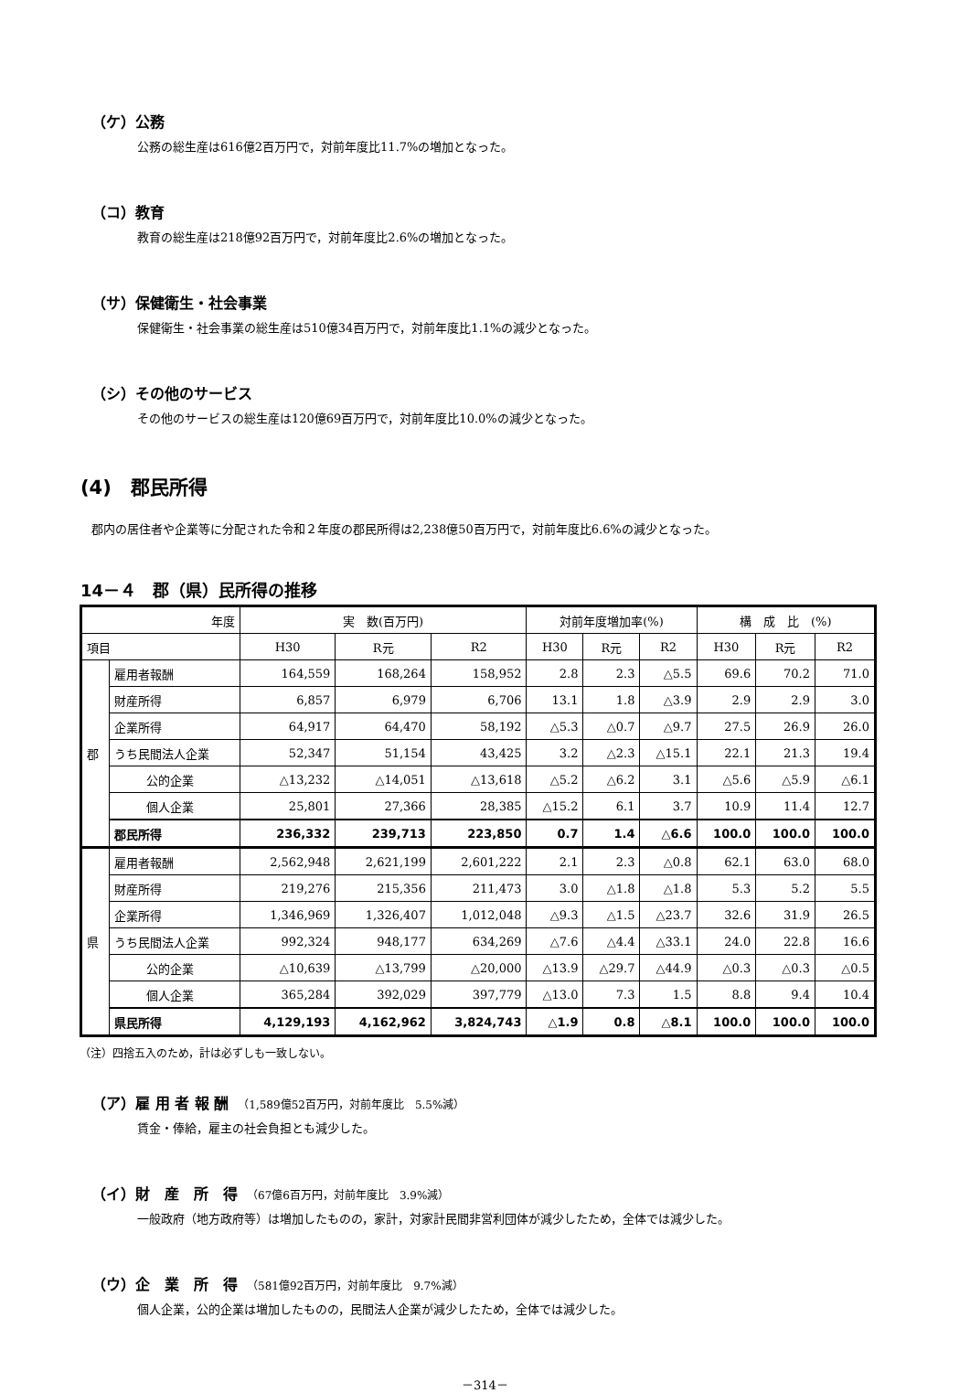（ケ）公務
公務の総生産は616億2百万円で，対前年度比11.7%の増加となった。
（コ）教育
教育の総生産は218億92百万円で，対前年度比2.6%の増加となった。
（サ）保健衛生・社会事業
保健衛生・社会事業の総生産は510億34百万円で，対前年度比1.1%の減少となった。
（シ）その他のサービス
その他のサービスの総生産は120億69百万円で，対前年度比10.0%の減少となった。
(4)　郡民所得
郡内の居住者や企業等に分配された令和２年度の郡民所得は2,238億50百万円で，対前年度比6.6%の減少となった。
14－４　郡（県）民所得の推移
| 年度 | | 実 数(百万円) | | | 対前年度増加率(%) | | | 構 成 比 (%) | | |
| --- | --- | --- | --- | --- | --- | --- | --- | --- | --- | --- |
| 項目 | | H30 | R元 | R2 | H30 | R元 | R2 | H30 | R元 | R2 |
| 郡 | 雇用者報酬 | 164,559 | 168,264 | 158,952 | 2.8 | 2.3 | △5.5 | 69.6 | 70.2 | 71.0 |
| | 財産所得 | 6,857 | 6,979 | 6,706 | 13.1 | 1.8 | △3.9 | 2.9 | 2.9 | 3.0 |
| | 企業所得 | 64,917 | 64,470 | 58,192 | △5.3 | △0.7 | △9.7 | 27.5 | 26.9 | 26.0 |
| | うち民間法人企業 | 52,347 | 51,154 | 43,425 | 3.2 | △2.3 | △15.1 | 22.1 | 21.3 | 19.4 |
| | 公的企業 | △13,232 | △14,051 | △13,618 | △5.2 | △6.2 | 3.1 | △5.6 | △5.9 | △6.1 |
| | 個人企業 | 25,801 | 27,366 | 28,385 | △15.2 | 6.1 | 3.7 | 10.9 | 11.4 | 12.7 |
| | 郡民所得 | 236,332 | 239,713 | 223,850 | 0.7 | 1.4 | △6.6 | 100.0 | 100.0 | 100.0 |
| 県 | 雇用者報酬 | 2,562,948 | 2,621,199 | 2,601,222 | 2.1 | 2.3 | △0.8 | 62.1 | 63.0 | 68.0 |
| | 財産所得 | 219,276 | 215,356 | 211,473 | 3.0 | △1.8 | △1.8 | 5.3 | 5.2 | 5.5 |
| | 企業所得 | 1,346,969 | 1,326,407 | 1,012,048 | △9.3 | △1.5 | △23.7 | 32.6 | 31.9 | 26.5 |
| | うち民間法人企業 | 992,324 | 948,177 | 634,269 | △7.6 | △4.4 | △33.1 | 24.0 | 22.8 | 16.6 |
| | 公的企業 | △10,639 | △13,799 | △20,000 | △13.9 | △29.7 | △44.9 | △0.3 | △0.3 | △0.5 |
| | 個人企業 | 365,284 | 392,029 | 397,779 | △13.0 | 7.3 | 1.5 | 8.8 | 9.4 | 10.4 |
| | 県民所得 | 4,129,193 | 4,162,962 | 3,824,743 | △1.9 | 0.8 | △8.1 | 100.0 | 100.0 | 100.0 |
（注）四捨五入のため，計は必ずしも一致しない。
（ア）雇 用 者 報 酬　（1,589億52百万円，対前年度比　5.5%減）
賃金・俸給，雇主の社会負担とも減少した。
（イ）財　産　所　得　（67億6百万円，対前年度比　3.9%減）
一般政府（地方政府等）は増加したものの，家計，対家計民間非営利団体が減少したため，全体では減少した。
（ウ）企　業　所　得　（581億92百万円，対前年度比　9.7%減）
個人企業，公的企業は増加したものの，民間法人企業が減少したため，全体では減少した。
－314－